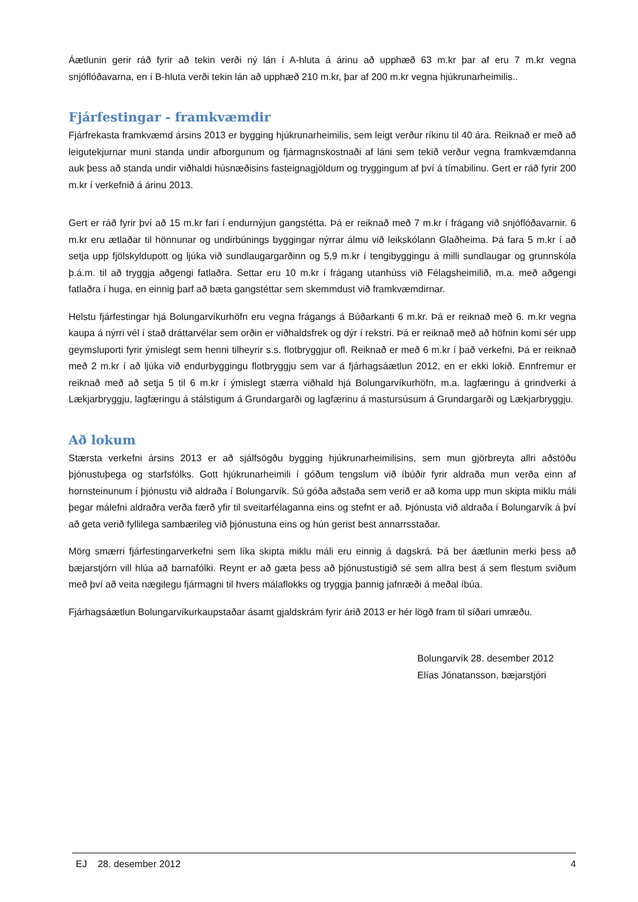Áætlunin gerir ráð fyrir að tekin verði ný lán í A-hluta á árinu að upphæð 63 m.kr þar af eru 7 m.kr vegna snjóflóðavarna, en í B-hluta verði tekin lán að upphæð 210 m.kr, þar af 200 m.kr vegna hjúkrunarheimilis..
Fjárfestingar - framkvæmdir
Fjárfrekasta framkvæmd ársins 2013 er bygging hjúkrunarheimilis, sem leigt verður ríkinu til 40 ára. Reiknað er með að leigutekjurnar muni standa undir afborgunum og fjármagnskostnaði af láni sem tekið verður vegna framkvæmdanna auk þess að standa undir viðhaldi húsnæðisins fasteignagjöldum og tryggingum af því á tímabilinu. Gert er ráð fyrir 200 m.kr í verkefnið á árinu 2013.
Gert er ráð fyrir því að 15 m.kr fari í endurnýjun gangstétta. Þá er reiknað með 7 m.kr í frágang við snjóflóðavarnir. 6 m.kr eru ætlaðar til hönnunar og undirbúnings byggingar nýrrar álmu við leikskólann Glaðheima. Þá fara 5 m.kr í að setja upp fjölskyldupott og ljúka við sundlaugargarðinn og 5,9 m.kr í tengibyggingu á milli sundlaugar og grunnskóla þ.á.m. til að tryggja aðgengi fatlaðra. Settar eru 10 m.kr í frágang utanhúss við Félagsheimilið, m.a. með aðgengi fatlaðra í huga, en einnig þarf að bæta gangstéttar sem skemmdust við framkvæmdirnar.
Helstu fjárfestingar hjá Bolungarvíkurhöfn eru vegna frágangs á Búðarkanti 6 m.kr. Þá er reiknað með 6. m.kr vegna kaupa á nýrri vél í stað dráttarvélar sem orðin er viðhaldsfrek og dýr í rekstri. Þá er reiknað með að höfnin komi sér upp geymsluporti fyrir ýmislegt sem henni tilheyrir s.s. flotbryggjur ofl. Reiknað er með 6 m.kr í það verkefni. Þá er reiknað með 2 m.kr í að ljúka við endurbyggingu flotbryggju sem var á fjárhagsáætlun 2012, en er ekki lokið. Ennfremur er reiknað með að setja 5 til 6 m.kr í ýmislegt stærra viðhald hjá Bolungarvíkurhöfn, m.a. lagfæringu á grindverki á Lækjarbryggju, lagfæringu á stálstigum á Grundargarði og lagfærinu á mastursúsum á Grundargarði og Lækjarbryggju.
Að lokum
Stærsta verkefni ársins 2013 er að sjálfsögðu bygging hjúkrunarheimilisins, sem mun gjörbreyta allri aðstöðu þjónustuþega og starfsfólks. Gott hjúkrunarheimili í góðum tengslum við íbúðir fyrir aldraða mun verða einn af hornsteinunum í þjónustu við aldraða í Bolungarvík. Sú góða aðstaða sem verið er að koma upp mun skipta miklu máli þegar málefni aldraðra verða færð yfir til sveitarfélaganna eins og stefnt er að. Þjónusta við aldraða í Bolungarvík á því að geta verið fyllilega sambærileg við þjónustuna eins og hún gerist best annarrsstaðar.
Mörg smærri fjárfestingarverkefni sem líka skipta miklu máli eru einnig á dagskrá. Þá ber áætlunin merki þess að bæjarstjórn vill hlúa að barnafólki. Reynt er að gæta þess að þjónustustigið sé sem allra best á sem flestum sviðum með því að veita nægilegu fjármagni til hvers málaflokks og tryggja þannig jafnræði á meðal íbúa.
Fjárhagsáætlun Bolungarvíkurkaupstaðar ásamt gjaldskrám fyrir árið 2013 er hér lögð fram til síðari umræðu.
Bolungarvík 28. desember 2012
Elías Jónatansson, bæjarstjóri
EJ 28. desember 2012 4